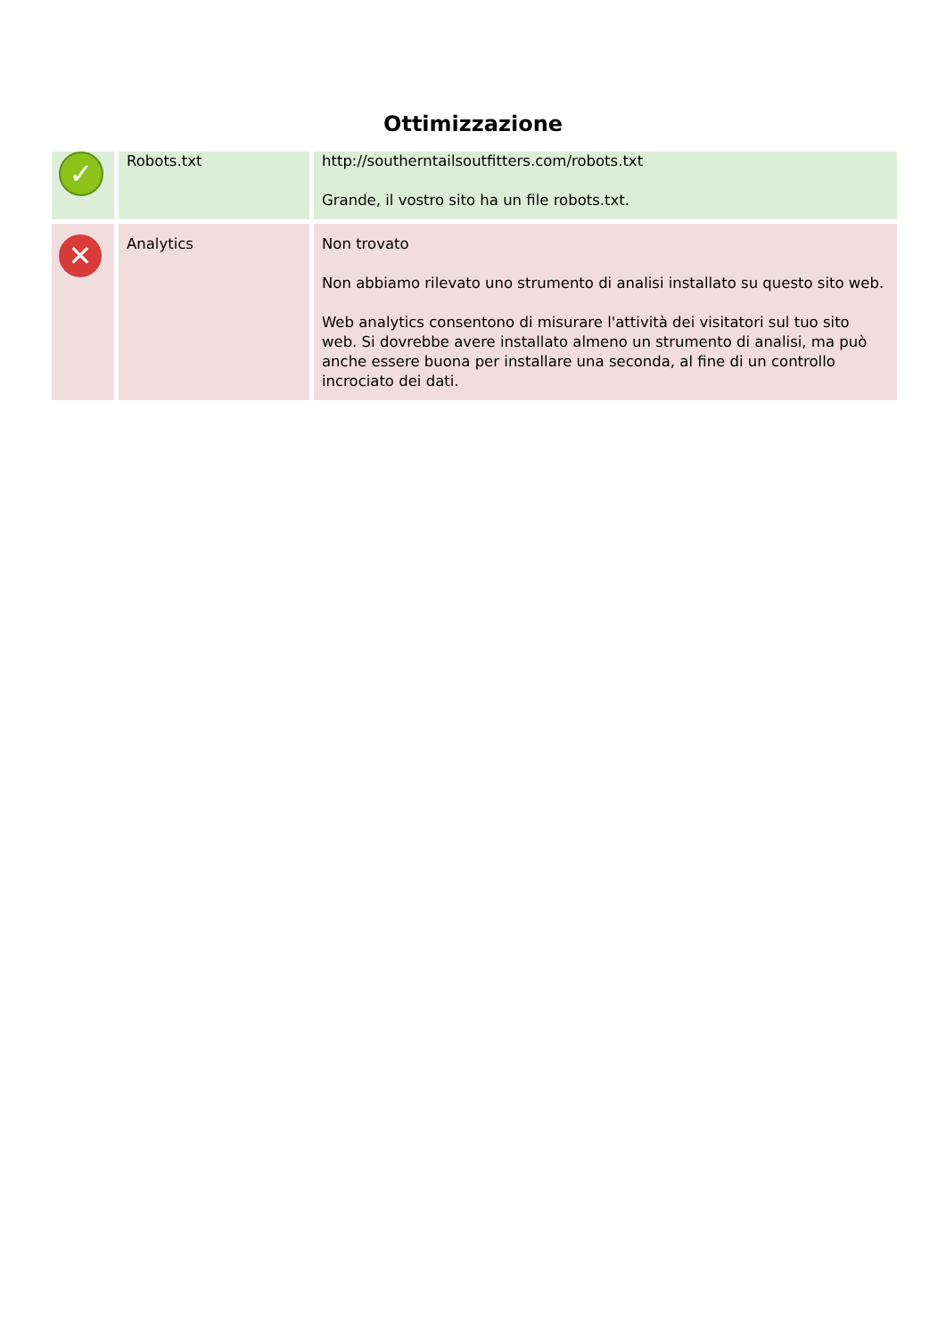Ottimizzazione
| ✓ | Robots.txt | http://southerntailsoutfitters.com/robots.txt Grande, il vostro sito ha un file robots.txt. |
| ✕ | Analytics | Non trovato Non abbiamo rilevato uno strumento di analisi installato su questo sito web. Web analytics consentono di misurare l'attività dei visitatori sul tuo sito web. Si dovrebbe avere installato almeno un strumento di analisi, ma può anche essere buona per installare una seconda, al fine di un controllo incrociato dei dati. |